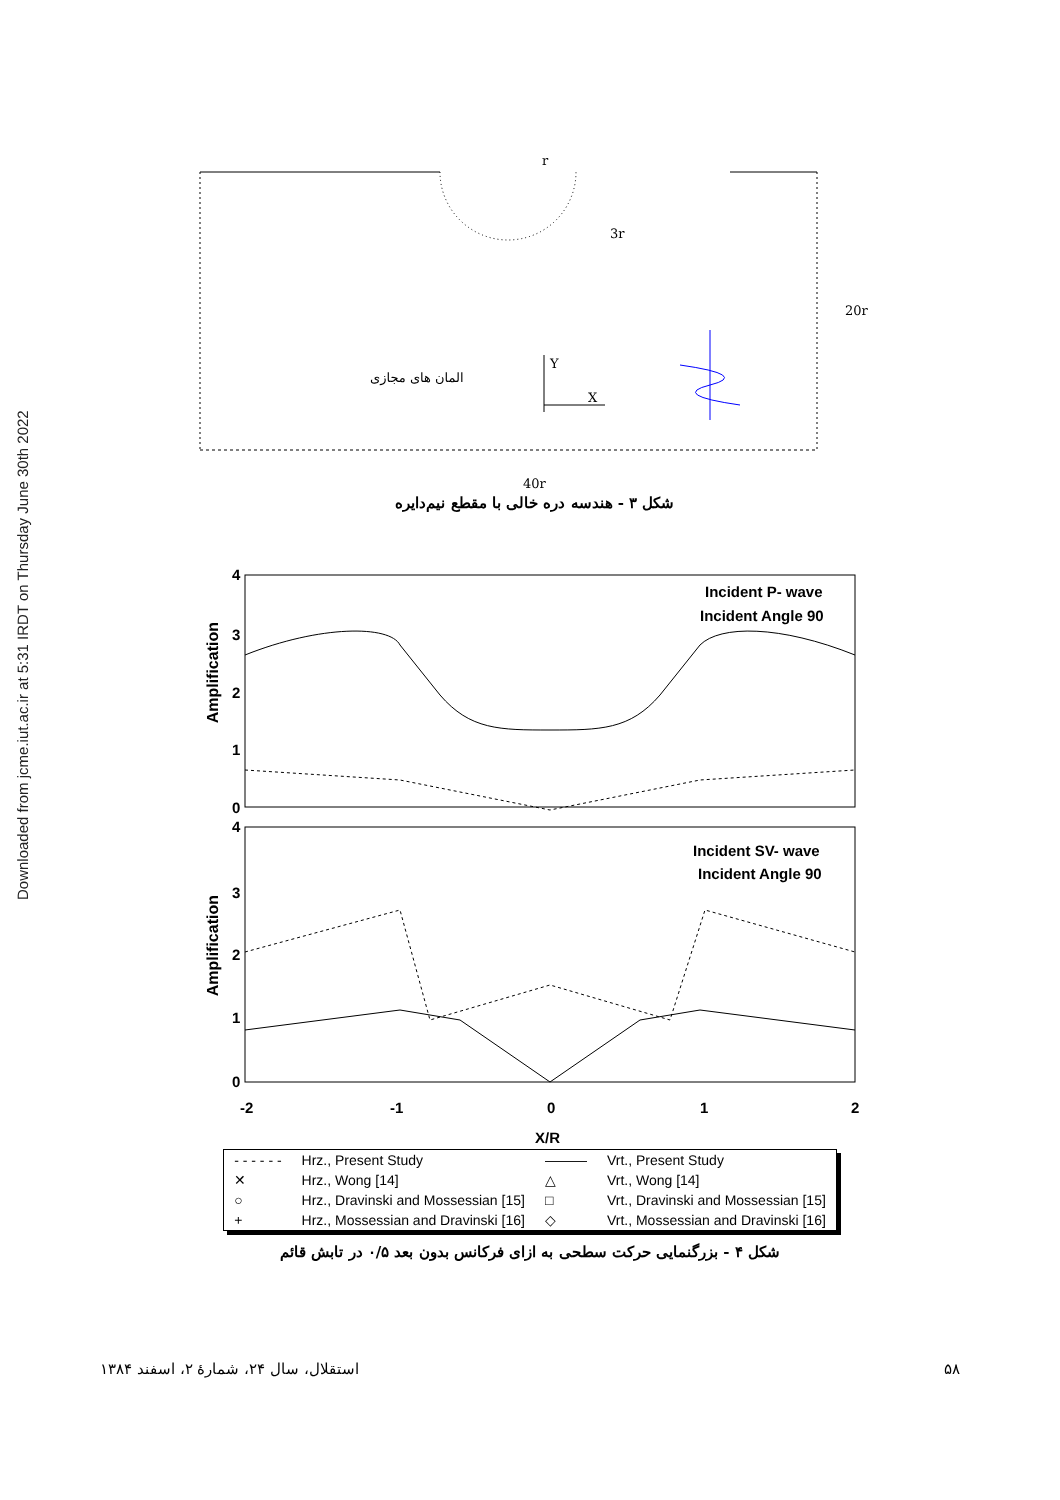Downloaded from jcme.iut.ac.ir at 5:31 IRDT on Thursday June 30th 2022
r
3r
20r
40r
Y
X
المان های مجازی
شکل ۳ - هندسه دره خالی با مقطع نیم‌دایره
4
3
2
1
0
4
3
2
1
0
Incident P- wave
Incident Angle 90
Incident SV- wave
Incident Angle 90
-2
-1
0
1
2
X/R
| - - - - - - | Hrz., Present Study | ——— | Vrt., Present Study |
| ✕ | Hrz., Wong [14] | △ | Vrt., Wong [14] |
| ○ | Hrz., Dravinski and Mossessian [15] | □ | Vrt., Dravinski and Mossessian [15] |
| + | Hrz., Mossessian and Dravinski [16] | ◇ | Vrt., Mossessian and Dravinski [16] |
شکل ۴ - بزرگنمایی حرکت سطحی به ازای فرکانس بدون بعد ۰/۵ در تابش قائم
Amplification
Amplification
۵۸ استقلال، سال ۲۴، شمارهٔ ۲، اسفند ۱۳۸۴